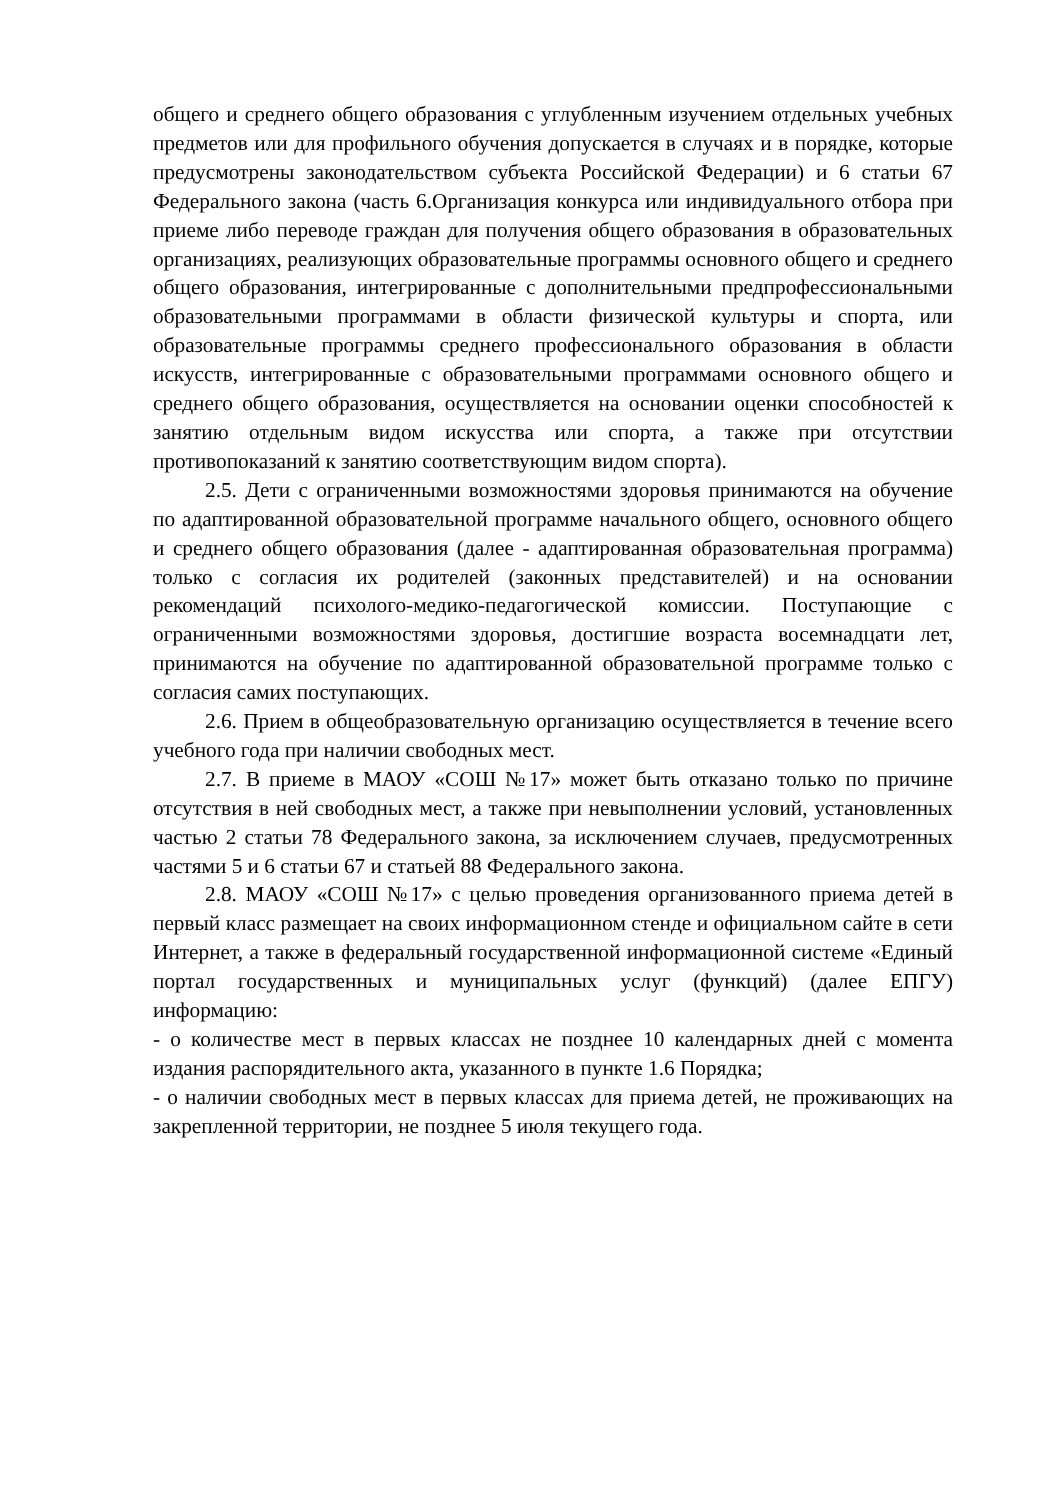общего и среднего общего образования с углубленным изучением отдельных учебных предметов или для профильного обучения допускается в случаях и в порядке, которые предусмотрены законодательством субъекта Российской Федерации) и 6 статьи 67 Федерального закона (часть 6.Организация конкурса или индивидуального отбора при приеме либо переводе граждан для получения общего образования в образовательных организациях, реализующих образовательные программы основного общего и среднего общего образования, интегрированные с дополнительными предпрофессиональными образовательными программами в области физической культуры и спорта, или образовательные программы среднего профессионального образования в области искусств, интегрированные с образовательными программами основного общего и среднего общего образования, осуществляется на основании оценки способностей к занятию отдельным видом искусства или спорта, а также при отсутствии противопоказаний к занятию соответствующим видом спорта).
2.5. Дети с ограниченными возможностями здоровья принимаются на обучение по адаптированной образовательной программе начального общего, основного общего и среднего общего образования (далее - адаптированная образовательная программа) только с согласия их родителей (законных представителей) и на основании рекомендаций психолого-медико-педагогической комиссии. Поступающие с ограниченными возможностями здоровья, достигшие возраста восемнадцати лет, принимаются на обучение по адаптированной образовательной программе только с согласия самих поступающих.
2.6. Прием в общеобразовательную организацию осуществляется в течение всего учебного года при наличии свободных мест.
2.7. В приеме в МАОУ «СОШ №17» может быть отказано только по причине отсутствия в ней свободных мест, а также при невыполнении условий, установленных частью 2 статьи 78 Федерального закона, за исключением случаев, предусмотренных частями 5 и 6 статьи 67 и статьей 88 Федерального закона.
2.8. МАОУ «СОШ №17» с целью проведения организованного приема детей в первый класс размещает на своих информационном стенде и официальном сайте в сети Интернет, а также в федеральный государственной информационной системе «Единый портал государственных и муниципальных услуг (функций) (далее ЕПГУ) информацию:
- о количестве мест в первых классах не позднее 10 календарных дней с момента издания распорядительного акта, указанного в пункте 1.6 Порядка;
- о наличии свободных мест в первых классах для приема детей, не проживающих на закрепленной территории, не позднее 5 июля текущего года.